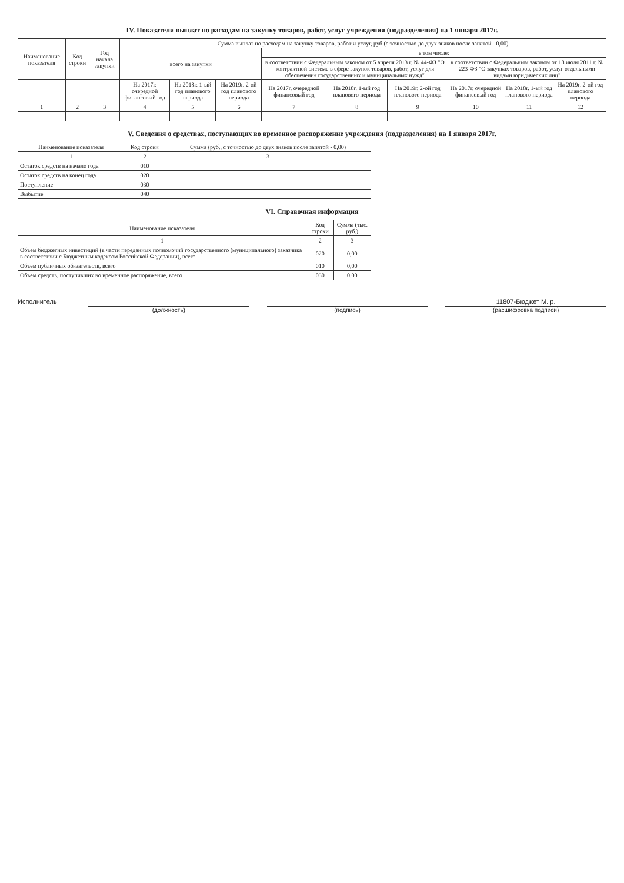IV. Показатели выплат по расходам на закупку товаров, работ, услуг учреждения (подразделения) на 1 января 2017г.
| Наименование показателя | Код строки | Год начала закупки | Сумма выплат по расходам на закупку товаров, работ и услуг, руб (с точностью до двух знаков после запятой - 0,00) | | | | | | | | |
| --- | --- | --- | --- | --- | --- | --- | --- | --- | --- | --- | --- |
| | | | всего на закупки | | | в том числе: | | | | | |
| | | | | | | в соответствии с Федеральным законом от 5 апреля 2013 г. № 44-ФЗ "О контрактной системе в сфере закупок товаров, работ, услуг для обеспечения государственных и муниципальных нужд" | | | в соответствии с Федеральным законом от 18 июля 2011 г. № 223-ФЗ "О закупках товаров, работ, услуг отдельными видами юридических лиц" | | |
| | | | На 2017г. очередной финансовый год | На 2018г. 1-ый год планового периода | На 2019г. 2-ой год планового периода | На 2017г. очередной финансовый год | На 2018г. 1-ый год планового периода | На 2019г. 2-ой год планового периода | На 2017г. очередной финансовый год | На 2018г. 1-ый год планового периода | На 2019г. 2-ой год планового периода |
| 1 | 2 | 3 | 4 | 5 | 6 | 7 | 8 | 9 | 10 | 11 | 12 |
V. Сведения о средствах, поступающих во временное распоряжение учреждения (подразделения) на 1 января 2017г.
| Наименование показателя | Код строки | Сумма (руб., с точностью до двух знаков после запятой - 0,00) |
| --- | --- | --- |
| 1 | 2 | 3 |
| Остаток средств на начало года | 010 | |
| Остаток средств на конец года | 020 | |
| Поступление | 030 | |
| Выбытие | 040 | |
VI. Справочная информация
| Наименование показателя | Код строки | Сумма (тыс. руб.) |
| --- | --- | --- |
| 1 | 2 | 3 |
| Объем бюджетных инвестиций (в части переданных полномочий государственного (муниципального) заказчика в соответствии с Бюджетным кодексом Российской Федерации), всего | 020 | 0,00 |
| Объем публичных обязательств, всего | 010 | 0,00 |
| Объем средств, поступивших во временное распоряжение, всего | 030 | 0,00 |
Исполнитель 11807-Бюджет М. р.
(должность) (подпись) (расшифровка подписи)